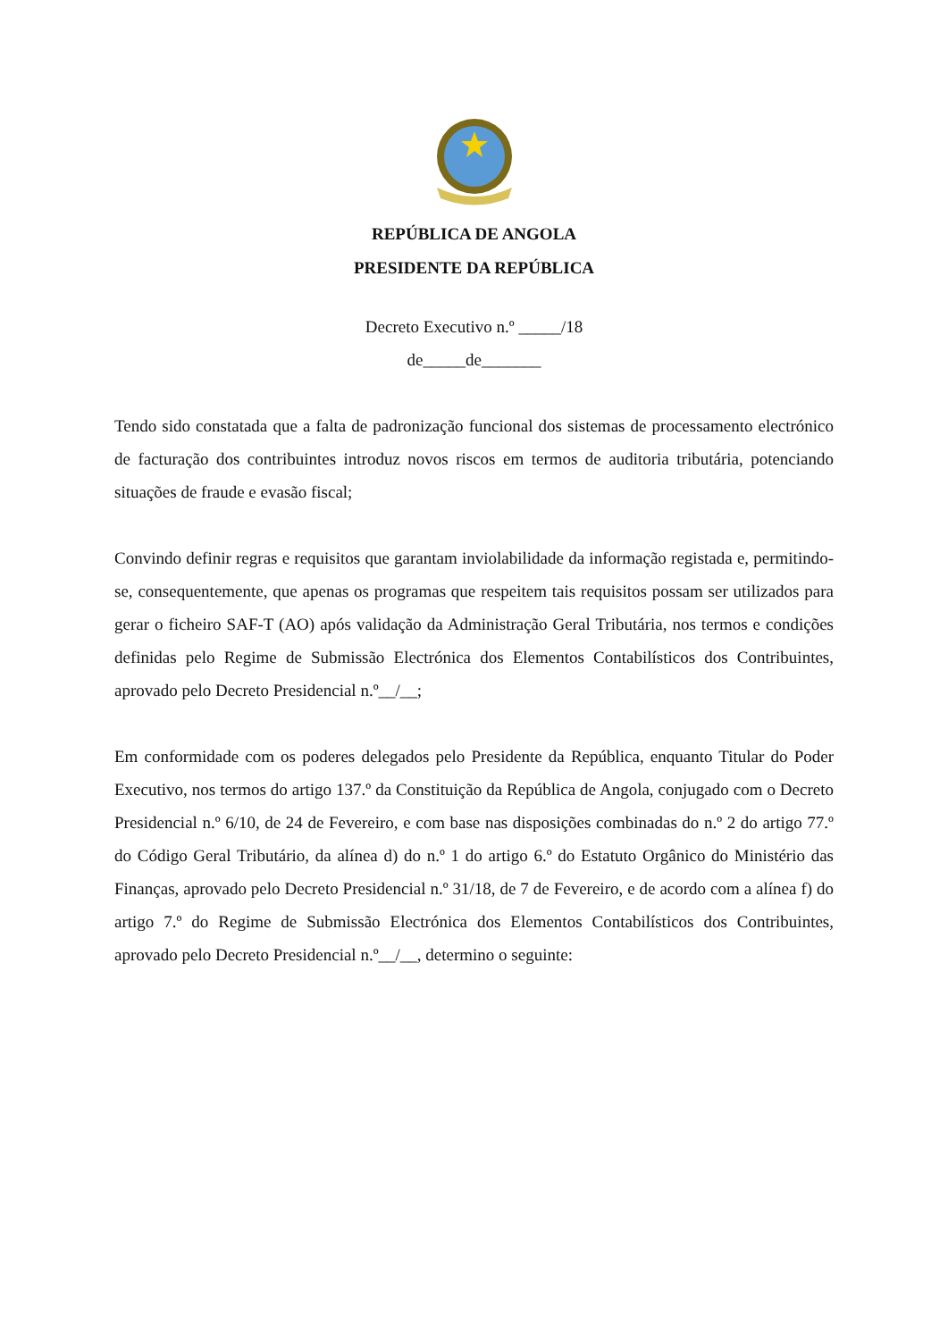REPÚBLICA DE ANGOLA
PRESIDENTE DA REPÚBLICA
Decreto Executivo n.º _____/18
de_____de_______
Tendo sido constatada que a falta de padronização funcional dos sistemas de processamento electrónico de facturação dos contribuintes introduz novos riscos em termos de auditoria tributária, potenciando situações de fraude e evasão fiscal;
Convindo definir regras e requisitos que garantam inviolabilidade da informação registada e, permitindo-se, consequentemente, que apenas os programas que respeitem tais requisitos possam ser utilizados para gerar o ficheiro SAF-T (AO) após validação da Administração Geral Tributária, nos termos e condições definidas pelo Regime de Submissão Electrónica dos Elementos Contabilísticos dos Contribuintes, aprovado pelo Decreto Presidencial n.º__/__;
Em conformidade com os poderes delegados pelo Presidente da República, enquanto Titular do Poder Executivo, nos termos do artigo 137.º da Constituição da República de Angola, conjugado com o Decreto Presidencial n.º 6/10, de 24 de Fevereiro, e com base nas disposições combinadas do n.º 2 do artigo 77.º do Código Geral Tributário, da alínea d) do n.º 1 do artigo 6.º do Estatuto Orgânico do Ministério das Finanças, aprovado pelo Decreto Presidencial n.º 31/18, de 7 de Fevereiro, e de acordo com a alínea f) do artigo 7.º do Regime de Submissão Electrónica dos Elementos Contabilísticos dos Contribuintes, aprovado pelo Decreto Presidencial n.º__/__, determino o seguinte: